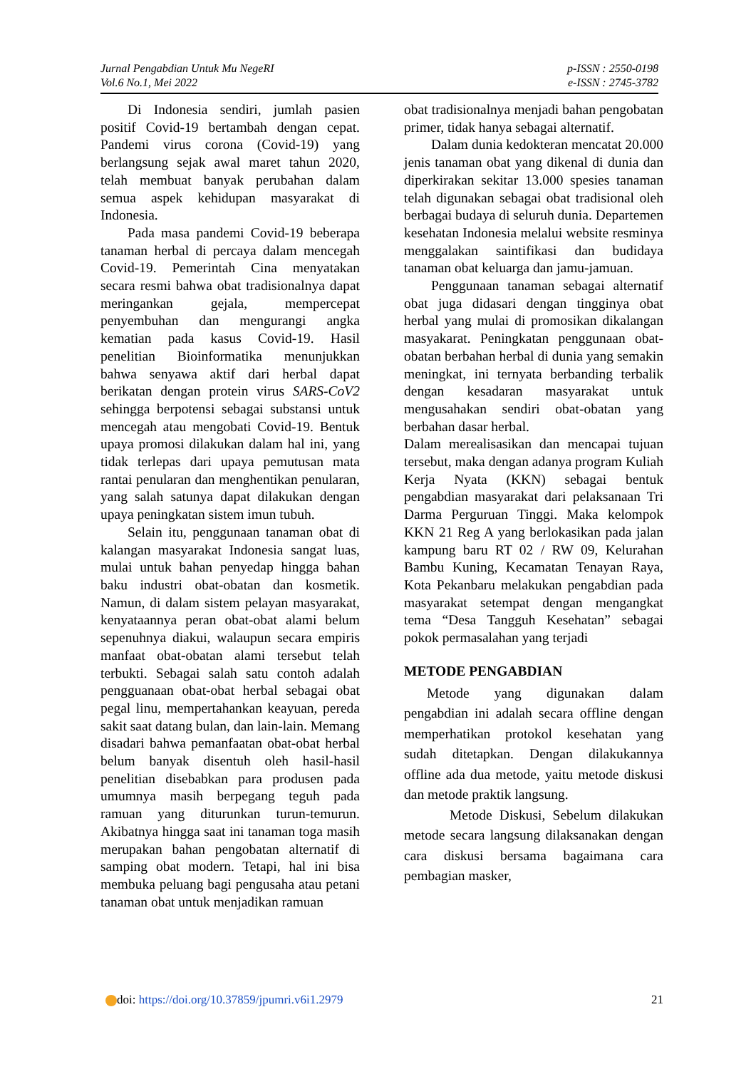Jurnal Pengabdian Untuk Mu NegeRI
Vol.6 No.1, Mei 2022
p-ISSN : 2550-0198
e-ISSN : 2745-3782
Di Indonesia sendiri, jumlah pasien positif Covid-19 bertambah dengan cepat. Pandemi virus corona (Covid-19) yang berlangsung sejak awal maret tahun 2020, telah membuat banyak perubahan dalam semua aspek kehidupan masyarakat di Indonesia.
Pada masa pandemi Covid-19 beberapa tanaman herbal di percaya dalam mencegah Covid-19. Pemerintah Cina menyatakan secara resmi bahwa obat tradisionalnya dapat meringankan gejala, mempercepat penyembuhan dan mengurangi angka kematian pada kasus Covid-19. Hasil penelitian Bioinformatika menunjukkan bahwa senyawa aktif dari herbal dapat berikatan dengan protein virus SARS-CoV2 sehingga berpotensi sebagai substansi untuk mencegah atau mengobati Covid-19. Bentuk upaya promosi dilakukan dalam hal ini, yang tidak terlepas dari upaya pemutusan mata rantai penularan dan menghentikan penularan, yang salah satunya dapat dilakukan dengan upaya peningkatan sistem imun tubuh.
Selain itu, penggunaan tanaman obat di kalangan masyarakat Indonesia sangat luas, mulai untuk bahan penyedap hingga bahan baku industri obat-obatan dan kosmetik. Namun, di dalam sistem pelayan masyarakat, kenyataannya peran obat-obat alami belum sepenuhnya diakui, walaupun secara empiris manfaat obat-obatan alami tersebut telah terbukti. Sebagai salah satu contoh adalah pengguanaan obat-obat herbal sebagai obat pegal linu, mempertahankan keayuan, pereda sakit saat datang bulan, dan lain-lain. Memang disadari bahwa pemanfaatan obat-obat herbal belum banyak disentuh oleh hasil-hasil penelitian disebabkan para produsen pada umumnya masih berpegang teguh pada ramuan yang diturunkan turun-temurun. Akibatnya hingga saat ini tanaman toga masih merupakan bahan pengobatan alternatif di samping obat modern. Tetapi, hal ini bisa membuka peluang bagi pengusaha atau petani tanaman obat untuk menjadikan ramuan
obat tradisionalnya menjadi bahan pengobatan primer, tidak hanya sebagai alternatif.
Dalam dunia kedokteran mencatat 20.000 jenis tanaman obat yang dikenal di dunia dan diperkirakan sekitar 13.000 spesies tanaman telah digunakan sebagai obat tradisional oleh berbagai budaya di seluruh dunia. Departemen kesehatan Indonesia melalui website resminya menggalakan saintifikasi dan budidaya tanaman obat keluarga dan jamu-jamuan.
Penggunaan tanaman sebagai alternatif obat juga didasari dengan tingginya obat herbal yang mulai di promosikan dikalangan masyakarat. Peningkatan penggunaan obat-obatan berbahan herbal di dunia yang semakin meningkat, ini ternyata berbanding terbalik dengan kesadaran masyarakat untuk mengusahakan sendiri obat-obatan yang berbahan dasar herbal.
Dalam merealisasikan dan mencapai tujuan tersebut, maka dengan adanya program Kuliah Kerja Nyata (KKN) sebagai bentuk pengabdian masyarakat dari pelaksanaan Tri Darma Perguruan Tinggi. Maka kelompok KKN 21 Reg A yang berlokasikan pada jalan kampung baru RT 02 / RW 09, Kelurahan Bambu Kuning, Kecamatan Tenayan Raya, Kota Pekanbaru melakukan pengabdian pada masyarakat setempat dengan mengangkat tema “Desa Tangguh Kesehatan” sebagai pokok permasalahan yang terjadi
METODE PENGABDIAN
Metode yang digunakan dalam pengabdian ini adalah secara offline dengan memperhatikan protokol kesehatan yang sudah ditetapkan. Dengan dilakukannya offline ada dua metode, yaitu metode diskusi dan metode praktik langsung.
Metode Diskusi, Sebelum dilakukan metode secara langsung dilaksanakan dengan cara diskusi bersama bagaimana cara pembagian masker,
doi: https://doi.org/10.37859/jpumri.v6i1.2979
21